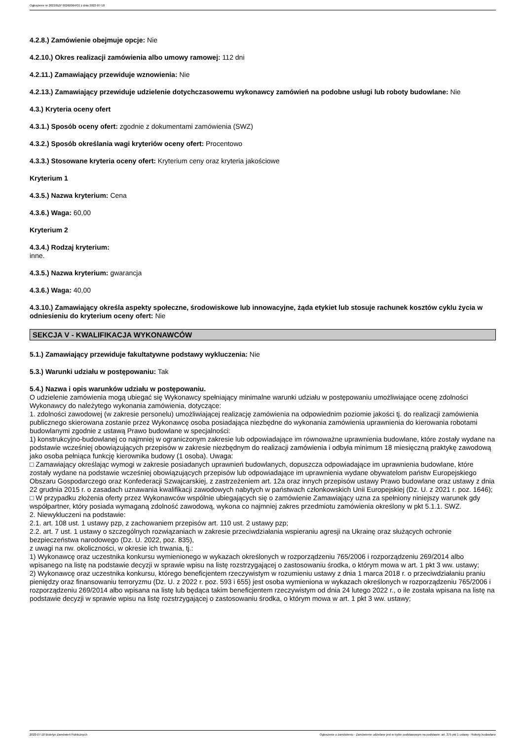Ogłoszenie nr 2022/BZP 00260064/01 z dnia 2022-07-18
4.2.8.) Zamówienie obejmuje opcje: Nie
4.2.10.) Okres realizacji zamówienia albo umowy ramowej: 112 dni
4.2.11.) Zamawiający przewiduje wznowienia: Nie
4.2.13.) Zamawiający przewiduje udzielenie dotychczasowemu wykonawcy zamówień na podobne usługi lub roboty budowlane: Nie
4.3.) Kryteria oceny ofert
4.3.1.) Sposób oceny ofert: zgodnie z dokumentami zamówienia (SWZ)
4.3.2.) Sposób określania wagi kryteriów oceny ofert: Procentowo
4.3.3.) Stosowane kryteria oceny ofert: Kryterium ceny oraz kryteria jakościowe
Kryterium 1
4.3.5.) Nazwa kryterium: Cena
4.3.6.) Waga: 60,00
Kryterium 2
4.3.4.) Rodzaj kryterium:
inne.
4.3.5.) Nazwa kryterium: gwarancja
4.3.6.) Waga: 40,00
4.3.10.) Zamawiający określa aspekty społeczne, środowiskowe lub innowacyjne, żąda etykiet lub stosuje rachunek kosztów cyklu życia w odniesieniu do kryterium oceny ofert: Nie
SEKCJA V - KWALIFIKACJA WYKONAWCÓW
5.1.) Zamawiający przewiduje fakultatywne podstawy wykluczenia: Nie
5.3.) Warunki udziału w postępowaniu: Tak
5.4.) Nazwa i opis warunków udziału w postępowaniu.
O udzielenie zamówienia mogą ubiegać się Wykonawcy spełniający minimalne warunki udziału w postępowaniu umożliwiające ocenę zdolności Wykonawcy do należytego wykonania zamówienia, dotyczące:
1. zdolności zawodowej (w zakresie personelu) umożliwiającej realizację zamówienia na odpowiednim poziomie jakości tj. do realizacji zamówienia publicznego skierowana zostanie przez Wykonawcę osoba posiadająca niezbędne do wykonania zamówienia uprawnienia do kierowania robotami budowlanymi zgodnie z ustawą Prawo budowlane w specjalności:
1) konstrukcyjno-budowlanej co najmniej w ograniczonym zakresie lub odpowiadające im równoważne uprawnienia budowlane, które zostały wydane na podstawie wcześniej obowiązujących przepisów w zakresie niezbędnym do realizacji zamówienia i odbyła minimum 18 miesięczną praktykę zawodową jako osoba pełniąca funkcję kierownika budowy (1 osoba). Uwaga:
□ Zamawiający określając wymogi w zakresie posiadanych uprawnień budowlanych, dopuszcza odpowiadające im uprawnienia budowlane, które zostały wydane na podstawie wcześniej obowiązujących przepisów lub odpowiadające im uprawnienia wydane obywatelom państw Europejskiego Obszaru Gospodarczego oraz Konfederacji Szwajcarskiej, z zastrzeżeniem art. 12a oraz innych przepisów ustawy Prawo budowlane oraz ustawy z dnia 22 grudnia 2015 r. o zasadach uznawania kwalifikacji zawodowych nabytych w państwach członkowskich Unii Europejskiej (Dz. U. z 2021 r. poz. 1646);
□ W przypadku złożenia oferty przez Wykonawców wspólnie ubiegających się o zamówienie Zamawiający uzna za spełniony niniejszy warunek gdy współpartner, który posiada wymaganą zdolność zawodową, wykona co najmniej zakres przedmiotu zamówienia określony w pkt 5.1.1. SWZ.
2. Niewykluczeni na podstawie:
2.1. art. 108 ust. 1 ustawy pzp, z zachowaniem przepisów art. 110 ust. 2 ustawy pzp;
2.2. art. 7 ust. 1 ustawy o szczególnych rozwiązaniach w zakresie przeciwdziałania wspieraniu agresji na Ukrainę oraz służących ochronie bezpieczeństwa narodowego (Dz. U. 2022, poz. 835),
z uwagi na nw. okoliczności, w okresie ich trwania, tj.:
1) Wykonawcę oraz uczestnika konkursu wymienionego w wykazach określonych w rozporządzeniu 765/2006 i rozporządzeniu 269/2014 albo wpisanego na listę na podstawie decyzji w sprawie wpisu na listę rozstrzygającej o zastosowaniu środka, o którym mowa w art. 1 pkt 3 ww. ustawy;
2) Wykonawcę oraz uczestnika konkursu, którego beneficjentem rzeczywistym w rozumieniu ustawy z dnia 1 marca 2018 r. o przeciwdziałaniu praniu pieniędzy oraz finansowaniu terroryzmu (Dz. U. z 2022 r. poz. 593 i 655) jest osoba wymieniona w wykazach określonych w rozporządzeniu 765/2006 i rozporządzeniu 269/2014 albo wpisana na listę lub będąca takim beneficjentem rzeczywistym od dnia 24 lutego 2022 r., o ile została wpisana na listę na podstawie decyzji w sprawie wpisu na listę rozstrzygającej o zastosowaniu środka, o którym mowa w art. 1 pkt 3 ww. ustawy;
2022-07-18 Biuletyn Zamówień Publicznych Ogłoszenie o zamówieniu - Zamówienie udzielane jest w trybie podstawowym na podstawie: art. 275 pkt 1 ustawy - Roboty budowlane